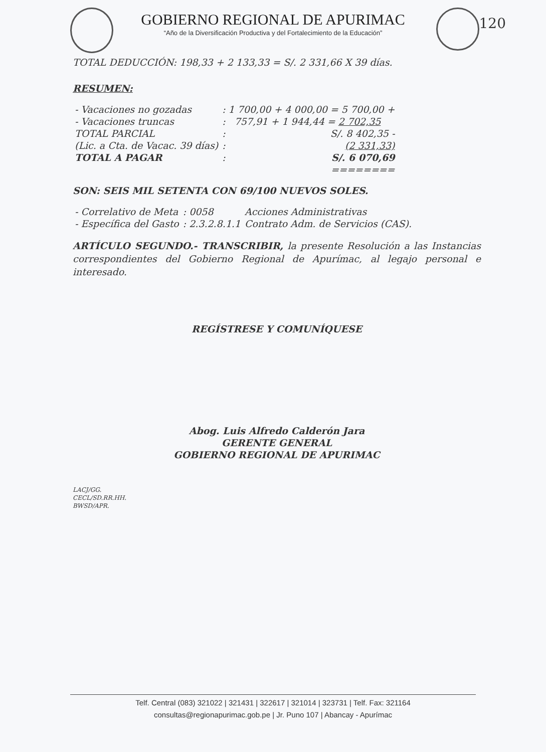GOBIERNO REGIONAL DE APURIMAC
“Año de la Diversificación Productiva y del Fortalecimiento de la Educación”
120
TOTAL DEDUCCIÓN: 198,33 + 2 133,33 = S/. 2 331,66 X 39 días.
RESUMEN:
| - Vacaciones no gozadas | : 1 700,00 + 4 000,00 = 5 700,00 + |
| - Vacaciones truncas | : 757,91 + 1 944,44 = 2 702,35 |
| TOTAL PARCIAL | : S/. 8 402,35 - |
| (Lic. a Cta. de Vacac. 39 días) | : (2 331,33) |
| TOTAL A PAGAR | : S/. 6 070,69 |
| | ======== |
SON: SEIS MIL SETENTA CON 69/100 NUEVOS SOLES.
| - Correlativo de Meta | : 0058 | Acciones Administrativas |
| - Específica del Gasto | : 2.3.2.8.1.1 | Contrato Adm. de Servicios (CAS). |
ARTÍCULO SEGUNDO.- TRANSCRIBIR, la presente Resolución a las Instancias correspondientes del Gobierno Regional de Apurímac, al legajo personal e interesado.
REGÍSTRESE Y COMUNÍQUESE
Abog. Luis Alfredo Calderón Jara
GERENTE GENERAL
GOBIERNO REGIONAL DE APURIMAC
LACJ/GG.
CECL/SD.RR.HH.
BWSD/APR.
Telf. Central (083) 321022 | 321431 | 322617 | 321014 | 323731 | Telf. Fax: 321164
consultas@regionapurimac.gob.pe | Jr. Puno 107 | Abancay - Apurímac